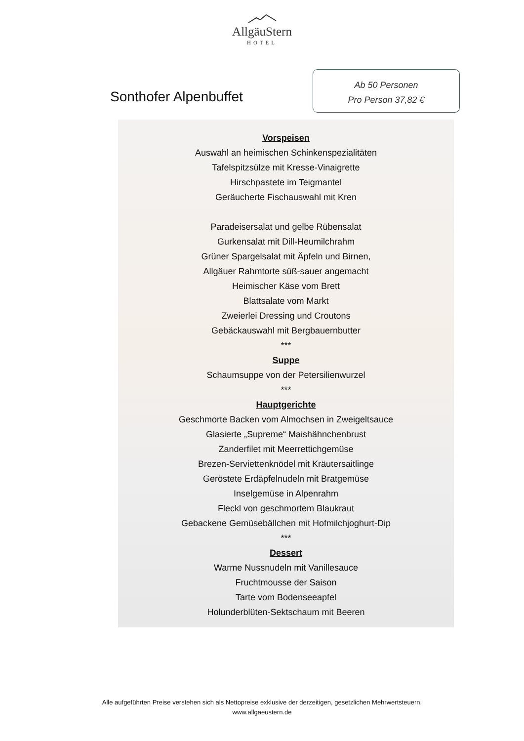AllgäuStern
HOTEL
Sonthofer Alpenbuffet
Ab 50 Personen
Pro Person 37,82 €
Vorspeisen
Auswahl an heimischen Schinkenspezialitäten
Tafelspitzsülze mit Kresse-Vinaigrette
Hirschpastete im Teigmantel
Geräucherte Fischauswahl mit Kren
Paradeisersalat und gelbe Rübensalat
Gurkensalat mit Dill-Heumilchrahm
Grüner Spargelsalat mit Äpfeln und Birnen,
Allgäuer Rahmtorte süß-sauer angemacht
Heimischer Käse vom Brett
Blattsalate vom Markt
Zweierlei Dressing und Croutons
Gebäckauswahl mit Bergbauernbutter
***
Suppe
Schaumsuppe von der Petersilienwurzel
***
Hauptgerichte
Geschmorte Backen vom Almochsen in Zweigeltsauce
Glasierte „Supreme“ Maishähnchenbrust
Zanderfilet mit Meerrettichgemüse
Brezen-Serviettenknödel mit Kräutersaitlinge
Geröstete Erdäpfelnudeln mit Bratgemüse
Inselgemüse in Alpenrahm
Fleckl von geschmortem Blaukraut
Gebackene Gemüsebällchen mit Hofmilchjoghurt-Dip
***
Dessert
Warme Nussnudeln mit Vanillesauce
Fruchtmousse der Saison
Tarte vom Bodenseeapfel
Holunderblüten-Sektschaum mit Beeren
Alle aufgeführten Preise verstehen sich als Nettopreise exklusive der derzeitigen, gesetzlichen Mehrwertsteuern.
www.allgaeustern.de